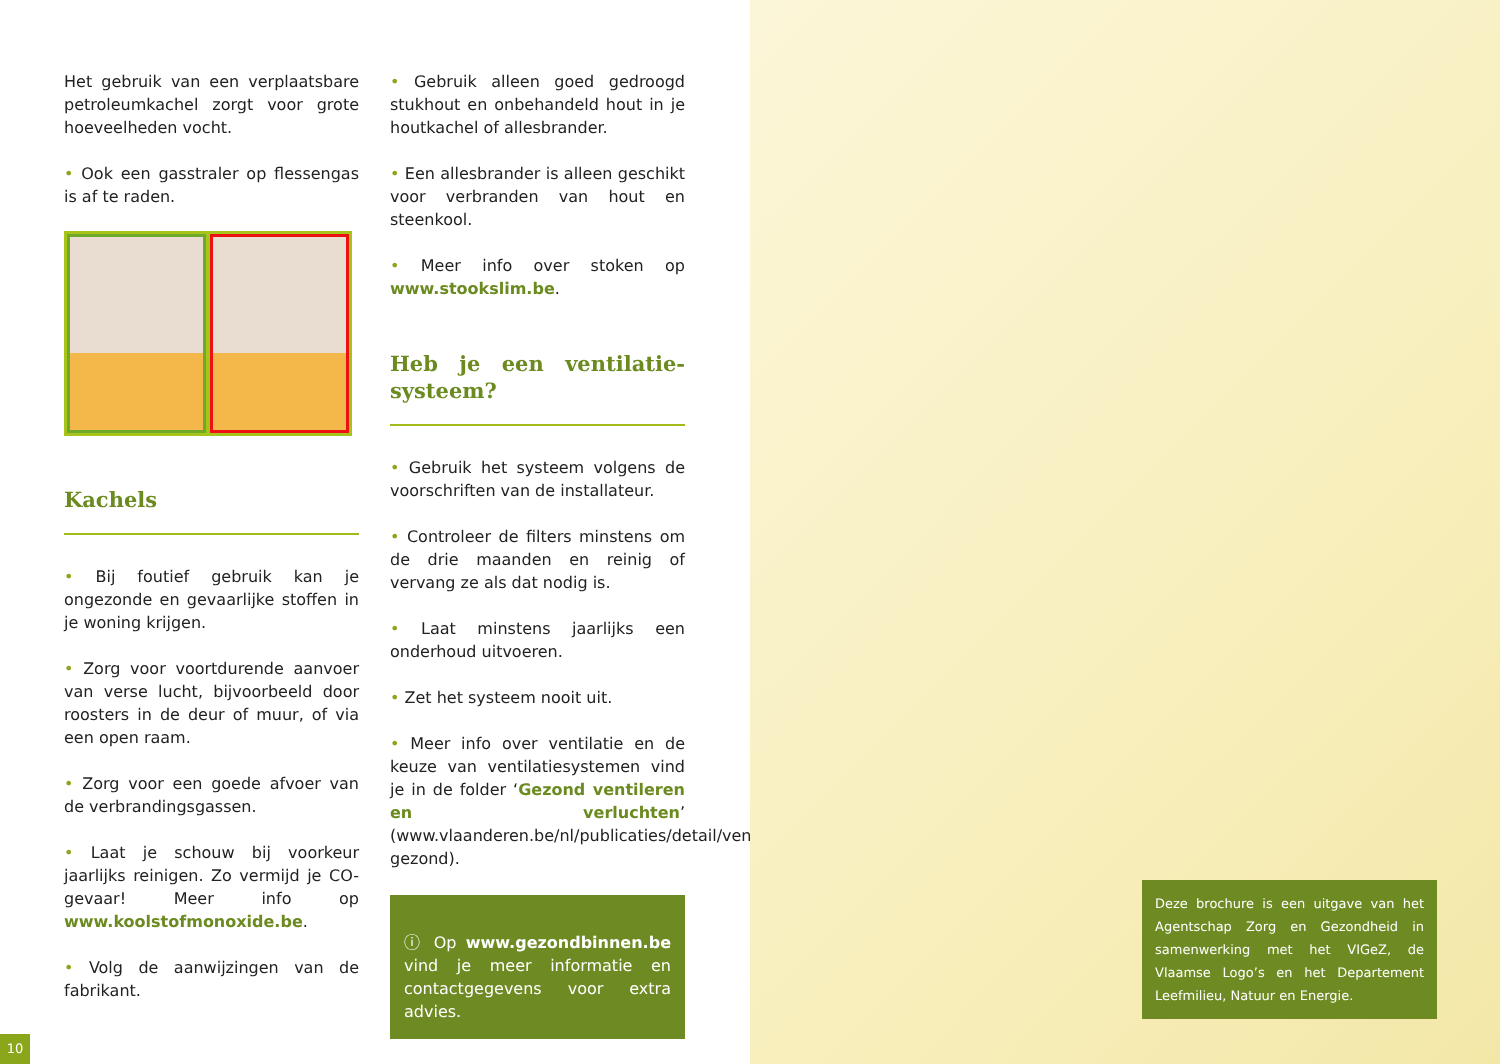Het gebruik van een verplaatsbare petroleumkachel zorgt voor grote hoeveelheden vocht.
• Ook een gasstraler op flessengas is af te raden.
Kachels
• Bij foutief gebruik kan je ongezonde en gevaarlijke stoffen in je woning krijgen.
• Zorg voor voortdurende aanvoer van verse lucht, bijvoorbeeld door roosters in de deur of muur, of via een open raam.
• Zorg voor een goede afvoer van de verbrandingsgassen.
• Laat je schouw bij voorkeur jaarlijks reinigen. Zo vermijd je CO-gevaar! Meer info op www.koolstofmonoxide.be.
• Volg de aanwijzingen van de fabrikant.
• Gebruik alleen goed gedroogd stukhout en onbehandeld hout in je houtkachel of allesbrander.
• Een allesbrander is alleen geschikt voor verbranden van hout en steenkool.
• Meer info over stoken op www.stookslim.be.
Heb je een ventilatie-systeem?
• Gebruik het systeem volgens de voorschriften van de installateur.
• Controleer de filters minstens om de drie maanden en reinig of vervang ze als dat nodig is.
• Laat minstens jaarlijks een onderhoud uitvoeren.
• Zet het systeem nooit uit.
• Meer info over ventilatie en de keuze van ventilatiesystemen vind je in de folder ‘Gezond ventileren en verluchten’ (www.vlaanderen.be/nl/publicaties/detail/ventileer-gezond).
ⓘ Op www.gezondbinnen.be vind je meer informatie en contactgegevens voor extra advies.
10
Deze brochure is een uitgave van het Agentschap Zorg en Gezondheid in samenwerking met het VIGeZ, de Vlaamse Logo’s en het Departement Leefmilieu, Natuur en Energie.